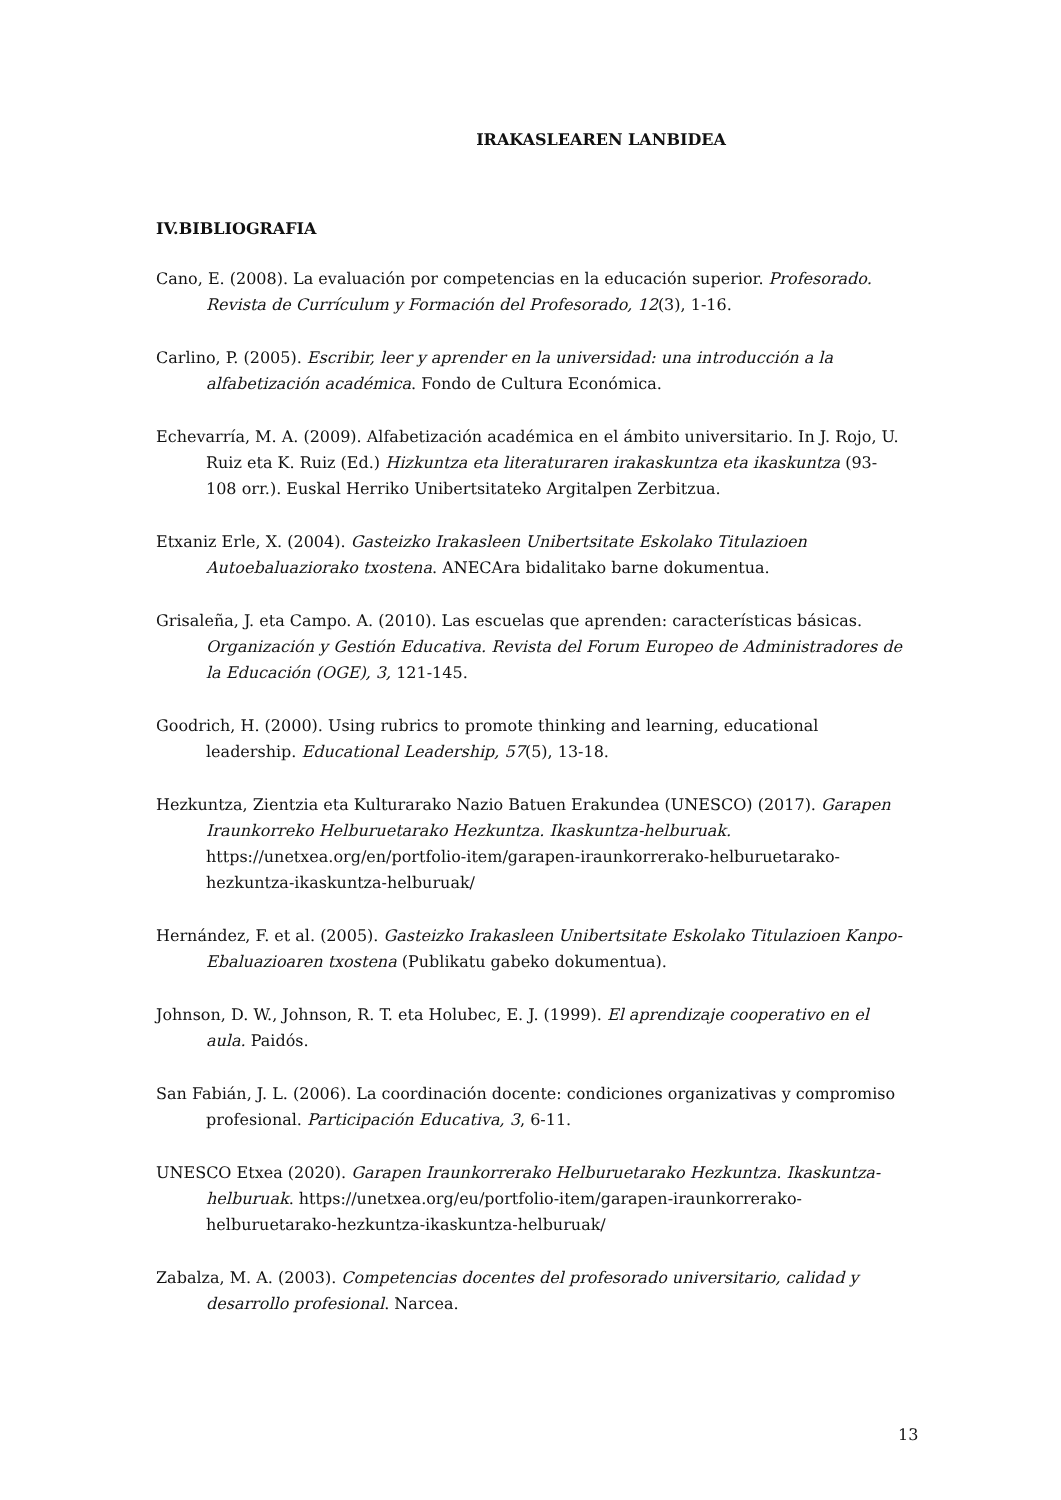IRAKASLEAREN LANBIDEA
IV.BIBLIOGRAFIA
Cano, E. (2008). La evaluación por competencias en la educación superior. Profesorado. Revista de Currículum y Formación del Profesorado, 12(3), 1-16.
Carlino, P. (2005). Escribir, leer y aprender en la universidad: una introducción a la alfabetización académica. Fondo de Cultura Económica.
Echevarría, M. A. (2009). Alfabetización académica en el ámbito universitario. In J. Rojo, U. Ruiz eta K. Ruiz (Ed.) Hizkuntza eta literaturaren irakaskuntza eta ikaskuntza (93-108 orr.). Euskal Herriko Unibertsitateko Argitalpen Zerbitzua.
Etxaniz Erle, X. (2004). Gasteizko Irakasleen Unibertsitate Eskolako Titulazioen Autoebaluaziorako txostena. ANECAra bidalitako barne dokumentua.
Grisaleña, J. eta Campo. A. (2010). Las escuelas que aprenden: características básicas. Organización y Gestión Educativa. Revista del Forum Europeo de Administradores de la Educación (OGE), 3, 121-145.
Goodrich, H. (2000). Using rubrics to promote thinking and learning, educational leadership. Educational Leadership, 57(5), 13-18.
Hezkuntza, Zientzia eta Kulturarako Nazio Batuen Erakundea (UNESCO) (2017). Garapen Iraunkorreko Helburuetarako Hezkuntza. Ikaskuntza-helburuak. https://unetxea.org/en/portfolio-item/garapen-iraunkorrerako-helburuetarako-hezkuntza-ikaskuntza-helburuak/
Hernández, F. et al. (2005). Gasteizko Irakasleen Unibertsitate Eskolako Titulazioen Kanpo- Ebaluazioaren txostena (Publikatu gabeko dokumentua).
Johnson, D. W., Johnson, R. T. eta Holubec, E. J. (1999). El aprendizaje cooperativo en el aula. Paidós.
San Fabián, J. L. (2006). La coordinación docente: condiciones organizativas y compromiso profesional. Participación Educativa, 3, 6-11.
UNESCO Etxea (2020). Garapen Iraunkorrerako Helburuetarako Hezkuntza. Ikaskuntza-helburuak. https://unetxea.org/eu/portfolio-item/garapen-iraunkorrerako-helburuetarako-hezkuntza-ikaskuntza-helburuak/
Zabalza, M. A. (2003). Competencias docentes del profesorado universitario, calidad y desarrollo profesional. Narcea.
13